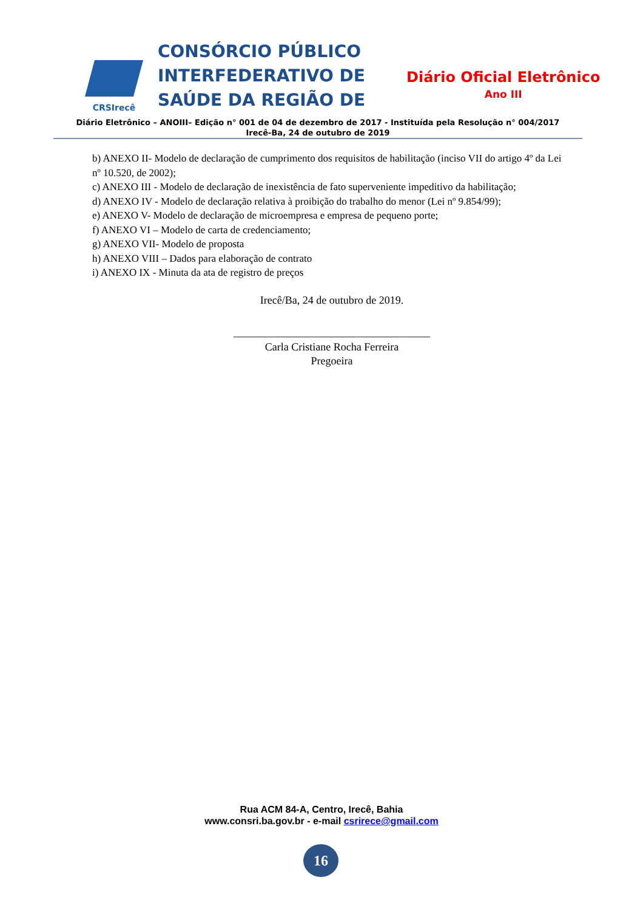CRSIrecê
CONSÓRCIO PÚBLICO INTERFEDERATIVO DE SAÚDE DA REGIÃO DE
Diário Oficial Eletrônico
Ano III
Diário Eletrônico – ANOIII– Edição n° 001 de 04 de dezembro de 2017 - Instituída pela Resolução n° 004/2017
Irecê-Ba, 24 de outubro de 2019
b) ANEXO II- Modelo de declaração de cumprimento dos requisitos de habilitação (inciso VII do artigo 4º da Lei nº 10.520, de 2002);
c) ANEXO III - Modelo de declaração de inexistência de fato superveniente impeditivo da habilitação;
d) ANEXO IV - Modelo de declaração relativa à proibição do trabalho do menor (Lei nº 9.854/99);
e) ANEXO V- Modelo de declaração de microempresa e empresa de pequeno porte;
f) ANEXO VI – Modelo de carta de credenciamento;
g) ANEXO VII- Modelo de proposta
h) ANEXO VIII – Dados para elaboração de contrato
i) ANEXO IX - Minuta da ata de registro de preços
Irecê/Ba, 24 de outubro de 2019.
____________________________________
Carla Cristiane Rocha Ferreira
Pregoeira
Rua ACM 84-A, Centro, Irecê, Bahia
www.consri.ba.gov.br - e-mail csrirece@gmail.com
16